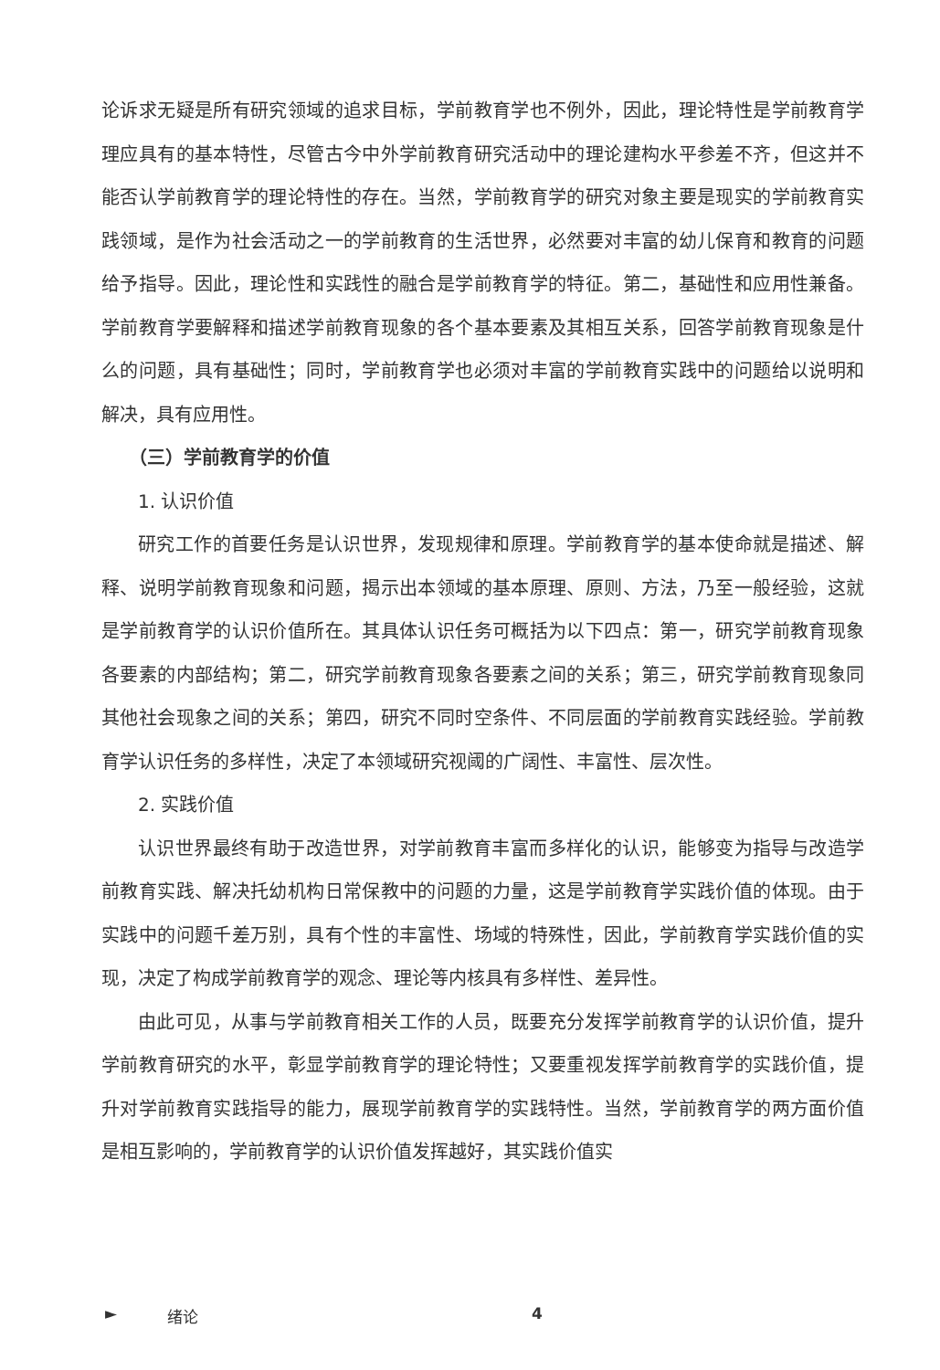论诉求无疑是所有研究领域的追求目标，学前教育学也不例外，因此，理论特性是学前教育学理应具有的基本特性，尽管古今中外学前教育研究活动中的理论建构水平参差不齐，但这并不能否认学前教育学的理论特性的存在。当然，学前教育学的研究对象主要是现实的学前教育实践领域，是作为社会活动之一的学前教育的生活世界，必然要对丰富的幼儿保育和教育的问题给予指导。因此，理论性和实践性的融合是学前教育学的特征。第二，基础性和应用性兼备。学前教育学要解释和描述学前教育现象的各个基本要素及其相互关系，回答学前教育现象是什么的问题，具有基础性；同时，学前教育学也必须对丰富的学前教育实践中的问题给以说明和解决，具有应用性。
（三）学前教育学的价值
1. 认识价值
研究工作的首要任务是认识世界，发现规律和原理。学前教育学的基本使命就是描述、解释、说明学前教育现象和问题，揭示出本领域的基本原理、原则、方法，乃至一般经验，这就是学前教育学的认识价值所在。其具体认识任务可概括为以下四点：第一，研究学前教育现象各要素的内部结构；第二，研究学前教育现象各要素之间的关系；第三，研究学前教育现象同其他社会现象之间的关系；第四，研究不同时空条件、不同层面的学前教育实践经验。学前教育学认识任务的多样性，决定了本领域研究视阈的广阔性、丰富性、层次性。
2. 实践价值
认识世界最终有助于改造世界，对学前教育丰富而多样化的认识，能够变为指导与改造学前教育实践、解决托幼机构日常保教中的问题的力量，这是学前教育学实践价值的体现。由于实践中的问题千差万别，具有个性的丰富性、场域的特殊性，因此，学前教育学实践价值的实现，决定了构成学前教育学的观念、理论等内核具有多样性、差异性。
由此可见，从事与学前教育相关工作的人员，既要充分发挥学前教育学的认识价值，提升学前教育研究的水平，彰显学前教育学的理论特性；又要重视发挥学前教育学的实践价值，提升对学前教育实践指导的能力，展现学前教育学的实践特性。当然，学前教育学的两方面价值是相互影响的，学前教育学的认识价值发挥越好，其实践价值实
► 绪论 4